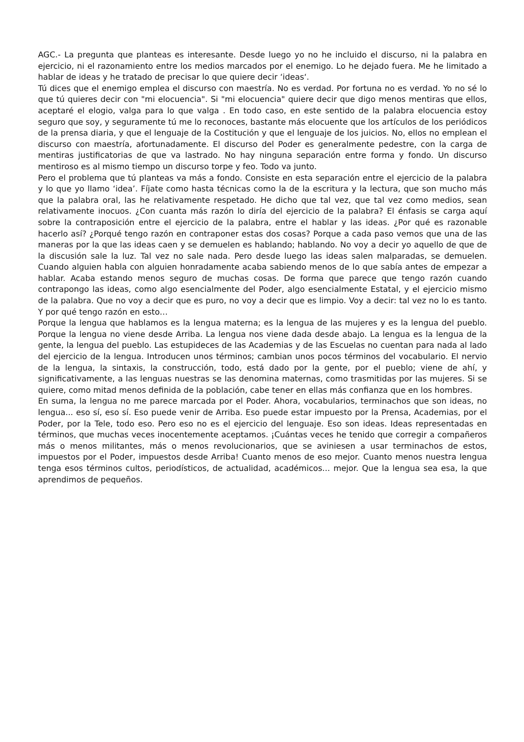AGC.- La pregunta que planteas es interesante. Desde luego yo no he incluido el discurso, ni la palabra en ejercicio, ni el razonamiento entre los medios marcados por el enemigo. Lo he dejado fuera. Me he limitado a hablar de ideas y he tratado de precisar lo que quiere decir ‘ideas‘.
Tú dices que el enemigo emplea el discurso con maestría. No es verdad. Por fortuna no es verdad. Yo no sé lo que tú quieres decir con "mi elocuencia". Si "mi elocuencia" quiere decir que digo menos mentiras que ellos, aceptaré el elogio, valga para lo que valga . En todo caso, en este sentido de la palabra elocuencia estoy seguro que soy, y seguramente tú me lo reconoces, bastante más elocuente que los artículos de los periódicos de la prensa diaria, y que el lenguaje de la Costitución y que el lenguaje de los juicios. No, ellos no emplean el discurso con maestría, afortunadamente. El discurso del Poder es generalmente pedestre, con la carga de mentiras justificatorias de que va lastrado. No hay ninguna separación entre forma y fondo. Un discurso mentiroso es al mismo tiempo un discurso torpe y feo. Todo va junto.
Pero el problema que tú planteas va más a fondo. Consiste en esta separación entre el ejercicio de la palabra y lo que yo llamo ‘idea’. Fíjate como hasta técnicas como la de la escritura y la lectura, que son mucho más que la palabra oral, las he relativamente respetado. He dicho que tal vez, que tal vez como medios, sean relativamente inocuos. ¿Con cuanta más razón lo diría del ejercicio de la palabra? El énfasis se carga aquí sobre la contraposición entre el ejercicio de la palabra, entre el hablar y las ideas. ¿Por qué es razonable hacerlo así? ¿Porqué tengo razón en contraponer estas dos cosas? Porque a cada paso vemos que una de las maneras por la que las ideas caen y se demuelen es hablando; hablando. No voy a decir yo aquello de que de la discusión sale la luz. Tal vez no sale nada. Pero desde luego las ideas salen malparadas, se demuelen. Cuando alguien habla con alguien honradamente acaba sabiendo menos de lo que sabía antes de empezar a hablar. Acaba estando menos seguro de muchas cosas. De forma que parece que tengo razón cuando contrapongo las ideas, como algo esencialmente del Poder, algo esencialmente Estatal, y el ejercicio mismo de la palabra. Que no voy a decir que es puro, no voy a decir que es limpio. Voy a decir: tal vez no lo es tanto. Y por qué tengo razón en esto…
Porque la lengua que hablamos es la lengua materna; es la lengua de las mujeres y es la lengua del pueblo. Porque la lengua no viene desde Arriba. La lengua nos viene dada desde abajo. La lengua es la lengua de la gente, la lengua del pueblo. Las estupideces de las Academias y de las Escuelas no cuentan para nada al lado del ejercicio de la lengua. Introducen unos términos; cambian unos pocos términos del vocabulario. El nervio de la lengua, la sintaxis, la construcción, todo, está dado por la gente, por el pueblo; viene de ahí, y significativamente, a las lenguas nuestras se las denomina maternas, como trasmitidas por las mujeres. Si se quiere, como mitad menos definida de la población, cabe tener en ellas más confianza que en los hombres.
En suma, la lengua no me parece marcada por el Poder. Ahora, vocabularios, terminachos que son ideas, no lengua... eso sí, eso sí. Eso puede venir de Arriba. Eso puede estar impuesto por la Prensa, Academias, por el Poder, por la Tele, todo eso. Pero eso no es el ejercicio del lenguaje. Eso son ideas. Ideas representadas en términos, que muchas veces inocentemente aceptamos. ¡Cuántas veces he tenido que corregir a compañeros más o menos militantes, más o menos revolucionarios, que se aviniesen a usar terminachos de estos, impuestos por el Poder, impuestos desde Arriba! Cuanto menos de eso mejor. Cuanto menos nuestra lengua tenga esos términos cultos, periodísticos, de actualidad, académicos... mejor. Que la lengua sea esa, la que aprendimos de pequeños.